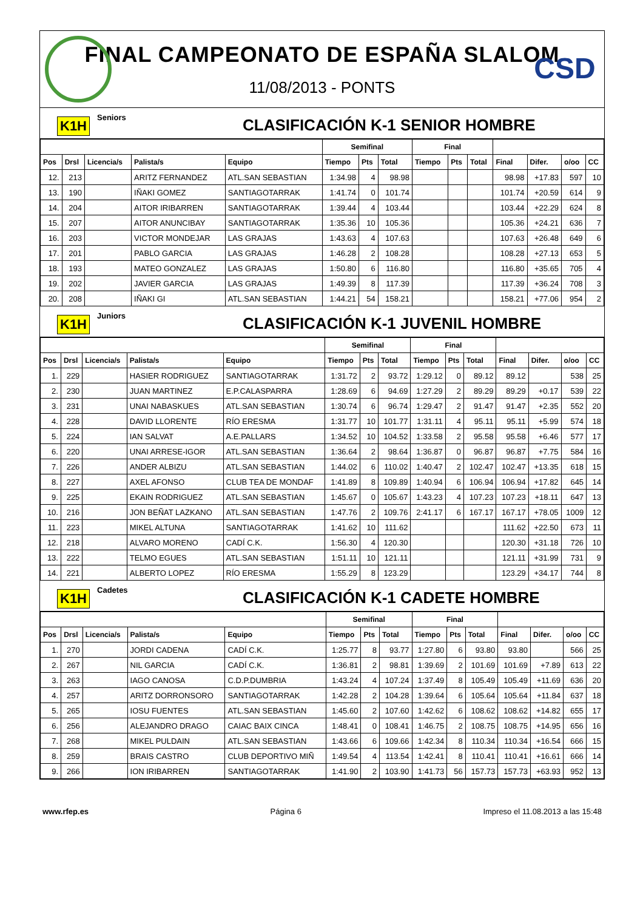FINAL CAMPEONATO DE ESPAÑA SLALOM
11/08/2013 - PONTS
CSD
K1H Seniors CLASIFICACIÓN K-1 SENIOR HOMBRE
| | | | | | Semifinal | | | Final | | | | | | |
| --- | --- | --- | --- | --- | --- | --- | --- | --- | --- | --- | --- | --- | --- | --- |
| Pos | Drsl | Licencia/s | Palista/s | Equipo | Tiempo | Pts | Total | Tiempo | Pts | Total | Final | Difer. | o/oo | CC |
| 12. | 213 | | ARITZ FERNANDEZ | ATL.SAN SEBASTIAN | 1:34.98 | 4 | 98.98 | | | | 98.98 | +17.83 | 597 | 10 |
| 13. | 190 | | IÑAKI GOMEZ | SANTIAGOTARRAK | 1:41.74 | 0 | 101.74 | | | | 101.74 | +20.59 | 614 | 9 |
| 14. | 204 | | AITOR IRIBARREN | SANTIAGOTARRAK | 1:39.44 | 4 | 103.44 | | | | 103.44 | +22.29 | 624 | 8 |
| 15. | 207 | | AITOR ANUNCIBAY | SANTIAGOTARRAK | 1:35.36 | 10 | 105.36 | | | | 105.36 | +24.21 | 636 | 7 |
| 16. | 203 | | VICTOR MONDEJAR | LAS GRAJAS | 1:43.63 | 4 | 107.63 | | | | 107.63 | +26.48 | 649 | 6 |
| 17. | 201 | | PABLO GARCIA | LAS GRAJAS | 1:46.28 | 2 | 108.28 | | | | 108.28 | +27.13 | 653 | 5 |
| 18. | 193 | | MATEO GONZALEZ | LAS GRAJAS | 1:50.80 | 6 | 116.80 | | | | 116.80 | +35.65 | 705 | 4 |
| 19. | 202 | | JAVIER GARCIA | LAS GRAJAS | 1:49.39 | 8 | 117.39 | | | | 117.39 | +36.24 | 708 | 3 |
| 20. | 208 | | IÑAKI GI | ATL.SAN SEBASTIAN | 1:44.21 | 54 | 158.21 | | | | 158.21 | +77.06 | 954 | 2 |
K1H Juniors CLASIFICACIÓN K-1 JUVENIL HOMBRE
| | | | | | Semifinal | | | Final | | | | | | |
| --- | --- | --- | --- | --- | --- | --- | --- | --- | --- | --- | --- | --- | --- | --- |
| Pos | Drsl | Licencia/s | Palista/s | Equipo | Tiempo | Pts | Total | Tiempo | Pts | Total | Final | Difer. | o/oo | CC |
| 1. | 229 | | HASIER RODRIGUEZ | SANTIAGOTARRAK | 1:31.72 | 2 | 93.72 | 1:29.12 | 0 | 89.12 | 89.12 | | 538 | 25 |
| 2. | 230 | | JUAN MARTINEZ | E.P.CALASPARRA | 1:28.69 | 6 | 94.69 | 1:27.29 | 2 | 89.29 | 89.29 | +0.17 | 539 | 22 |
| 3. | 231 | | UNAI NABASKUES | ATL.SAN SEBASTIAN | 1:30.74 | 6 | 96.74 | 1:29.47 | 2 | 91.47 | 91.47 | +2.35 | 552 | 20 |
| 4. | 228 | | DAVID LLORENTE | RÍO ERESMA | 1:31.77 | 10 | 101.77 | 1:31.11 | 4 | 95.11 | 95.11 | +5.99 | 574 | 18 |
| 5. | 224 | | IAN SALVAT | A.E.PALLARS | 1:34.52 | 10 | 104.52 | 1:33.58 | 2 | 95.58 | 95.58 | +6.46 | 577 | 17 |
| 6. | 220 | | UNAI ARRESE-IGOR | ATL.SAN SEBASTIAN | 1:36.64 | 2 | 98.64 | 1:36.87 | 0 | 96.87 | 96.87 | +7.75 | 584 | 16 |
| 7. | 226 | | ANDER ALBIZU | ATL.SAN SEBASTIAN | 1:44.02 | 6 | 110.02 | 1:40.47 | 2 | 102.47 | 102.47 | +13.35 | 618 | 15 |
| 8. | 227 | | AXEL AFONSO | CLUB TEA DE MONDAF | 1:41.89 | 8 | 109.89 | 1:40.94 | 6 | 106.94 | 106.94 | +17.82 | 645 | 14 |
| 9. | 225 | | EKAIN RODRIGUEZ | ATL.SAN SEBASTIAN | 1:45.67 | 0 | 105.67 | 1:43.23 | 4 | 107.23 | 107.23 | +18.11 | 647 | 13 |
| 10. | 216 | | JON BEÑAT LAZKANO | ATL.SAN SEBASTIAN | 1:47.76 | 2 | 109.76 | 2:41.17 | 6 | 167.17 | 167.17 | +78.05 | 1009 | 12 |
| 11. | 223 | | MIKEL ALTUNA | SANTIAGOTARRAK | 1:41.62 | 10 | 111.62 | | | | 111.62 | +22.50 | 673 | 11 |
| 12. | 218 | | ALVARO MORENO | CADÍ C.K. | 1:56.30 | 4 | 120.30 | | | | 120.30 | +31.18 | 726 | 10 |
| 13. | 222 | | TELMO EGUES | ATL.SAN SEBASTIAN | 1:51.11 | 10 | 121.11 | | | | 121.11 | +31.99 | 731 | 9 |
| 14. | 221 | | ALBERTO LOPEZ | RÍO ERESMA | 1:55.29 | 8 | 123.29 | | | | 123.29 | +34.17 | 744 | 8 |
K1H Cadetes CLASIFICACIÓN K-1 CADETE HOMBRE
| | | | | | Semifinal | | | Final | | | | | | |
| --- | --- | --- | --- | --- | --- | --- | --- | --- | --- | --- | --- | --- | --- | --- |
| Pos | Drsl | Licencia/s | Palista/s | Equipo | Tiempo | Pts | Total | Tiempo | Pts | Total | Final | Difer. | o/oo | CC |
| 1. | 270 | | JORDI CADENA | CADÍ C.K. | 1:25.77 | 8 | 93.77 | 1:27.80 | 6 | 93.80 | 93.80 | | 566 | 25 |
| 2. | 267 | | NIL GARCIA | CADÍ C.K. | 1:36.81 | 2 | 98.81 | 1:39.69 | 2 | 101.69 | 101.69 | +7.89 | 613 | 22 |
| 3. | 263 | | IAGO CANOSA | C.D.P.DUMBRIA | 1:43.24 | 4 | 107.24 | 1:37.49 | 8 | 105.49 | 105.49 | +11.69 | 636 | 20 |
| 4. | 257 | | ARITZ DORRONSORO | SANTIAGOTARRAK | 1:42.28 | 2 | 104.28 | 1:39.64 | 6 | 105.64 | 105.64 | +11.84 | 637 | 18 |
| 5. | 265 | | IOSU FUENTES | ATL.SAN SEBASTIAN | 1:45.60 | 2 | 107.60 | 1:42.62 | 6 | 108.62 | 108.62 | +14.82 | 655 | 17 |
| 6. | 256 | | ALEJANDRO DRAGO | CAIAC BAIX CINCA | 1:48.41 | 0 | 108.41 | 1:46.75 | 2 | 108.75 | 108.75 | +14.95 | 656 | 16 |
| 7. | 268 | | MIKEL PULDAIN | ATL.SAN SEBASTIAN | 1:43.66 | 6 | 109.66 | 1:42.34 | 8 | 110.34 | 110.34 | +16.54 | 666 | 15 |
| 8. | 259 | | BRAIS CASTRO | CLUB DEPORTIVO MIÑ | 1:49.54 | 4 | 113.54 | 1:42.41 | 8 | 110.41 | 110.41 | +16.61 | 666 | 14 |
| 9. | 266 | | ION IRIBARREN | SANTIAGOTARRAK | 1:41.90 | 2 | 103.90 | 1:41.73 | 56 | 157.73 | 157.73 | +63.93 | 952 | 13 |
www.rfep.es Página 6 Impreso el 11.08.2013 a las 15:48